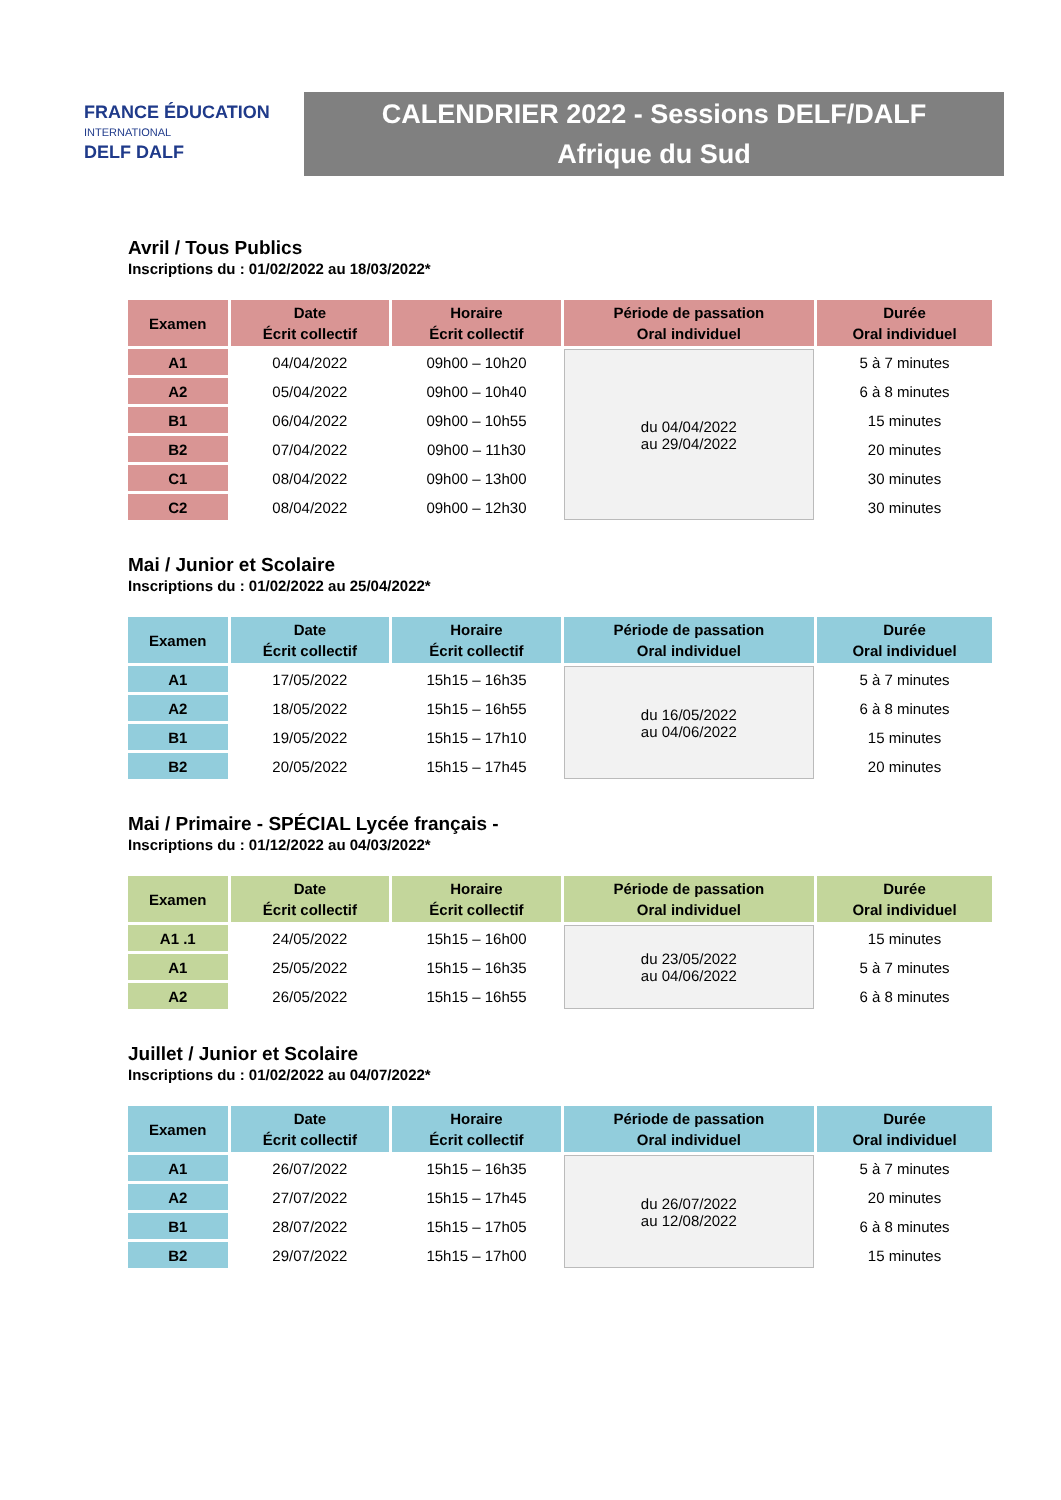FRANCE ÉDUCATION
INTERNATIONAL
DELF DALF
CALENDRIER 2022 - Sessions DELF/DALF
Afrique du Sud
Avril / Tous Publics
Inscriptions du : 01/02/2022 au 18/03/2022*
| Examen | Date Écrit collectif | Horaire Écrit collectif | Période de passation Oral individuel | Durée Oral individuel |
| --- | --- | --- | --- | --- |
| A1 | 04/04/2022 | 09h00 – 10h20 | du 04/04/2022 au 29/04/2022 | 5 à 7 minutes |
| A2 | 05/04/2022 | 09h00 – 10h40 | | 6 à 8 minutes |
| B1 | 06/04/2022 | 09h00 – 10h55 | | 15 minutes |
| B2 | 07/04/2022 | 09h00 – 11h30 | | 20 minutes |
| C1 | 08/04/2022 | 09h00 – 13h00 | | 30 minutes |
| C2 | 08/04/2022 | 09h00 – 12h30 | | 30 minutes |
Mai / Junior et Scolaire
Inscriptions du : 01/02/2022 au 25/04/2022*
| Examen | Date Écrit collectif | Horaire Écrit collectif | Période de passation Oral individuel | Durée Oral individuel |
| --- | --- | --- | --- | --- |
| A1 | 17/05/2022 | 15h15 – 16h35 | du 16/05/2022 au 04/06/2022 | 5 à 7 minutes |
| A2 | 18/05/2022 | 15h15 – 16h55 | | 6 à 8 minutes |
| B1 | 19/05/2022 | 15h15 – 17h10 | | 15 minutes |
| B2 | 20/05/2022 | 15h15 – 17h45 | | 20 minutes |
Mai / Primaire - SPÉCIAL Lycée français -
Inscriptions du : 01/12/2022 au 04/03/2022*
| Examen | Date Écrit collectif | Horaire Écrit collectif | Période de passation Oral individuel | Durée Oral individuel |
| --- | --- | --- | --- | --- |
| A1 .1 | 24/05/2022 | 15h15 – 16h00 | du 23/05/2022 au 04/06/2022 | 15 minutes |
| A1 | 25/05/2022 | 15h15 – 16h35 | | 5 à 7 minutes |
| A2 | 26/05/2022 | 15h15 – 16h55 | | 6 à 8 minutes |
Juillet / Junior et Scolaire
Inscriptions du : 01/02/2022 au 04/07/2022*
| Examen | Date Écrit collectif | Horaire Écrit collectif | Période de passation Oral individuel | Durée Oral individuel |
| --- | --- | --- | --- | --- |
| A1 | 26/07/2022 | 15h15 – 16h35 | du 26/07/2022 au 12/08/2022 | 5 à 7 minutes |
| A2 | 27/07/2022 | 15h15 – 17h45 | | 20 minutes |
| B1 | 28/07/2022 | 15h15 – 17h05 | | 6 à 8 minutes |
| B2 | 29/07/2022 | 15h15 – 17h00 | | 15 minutes |